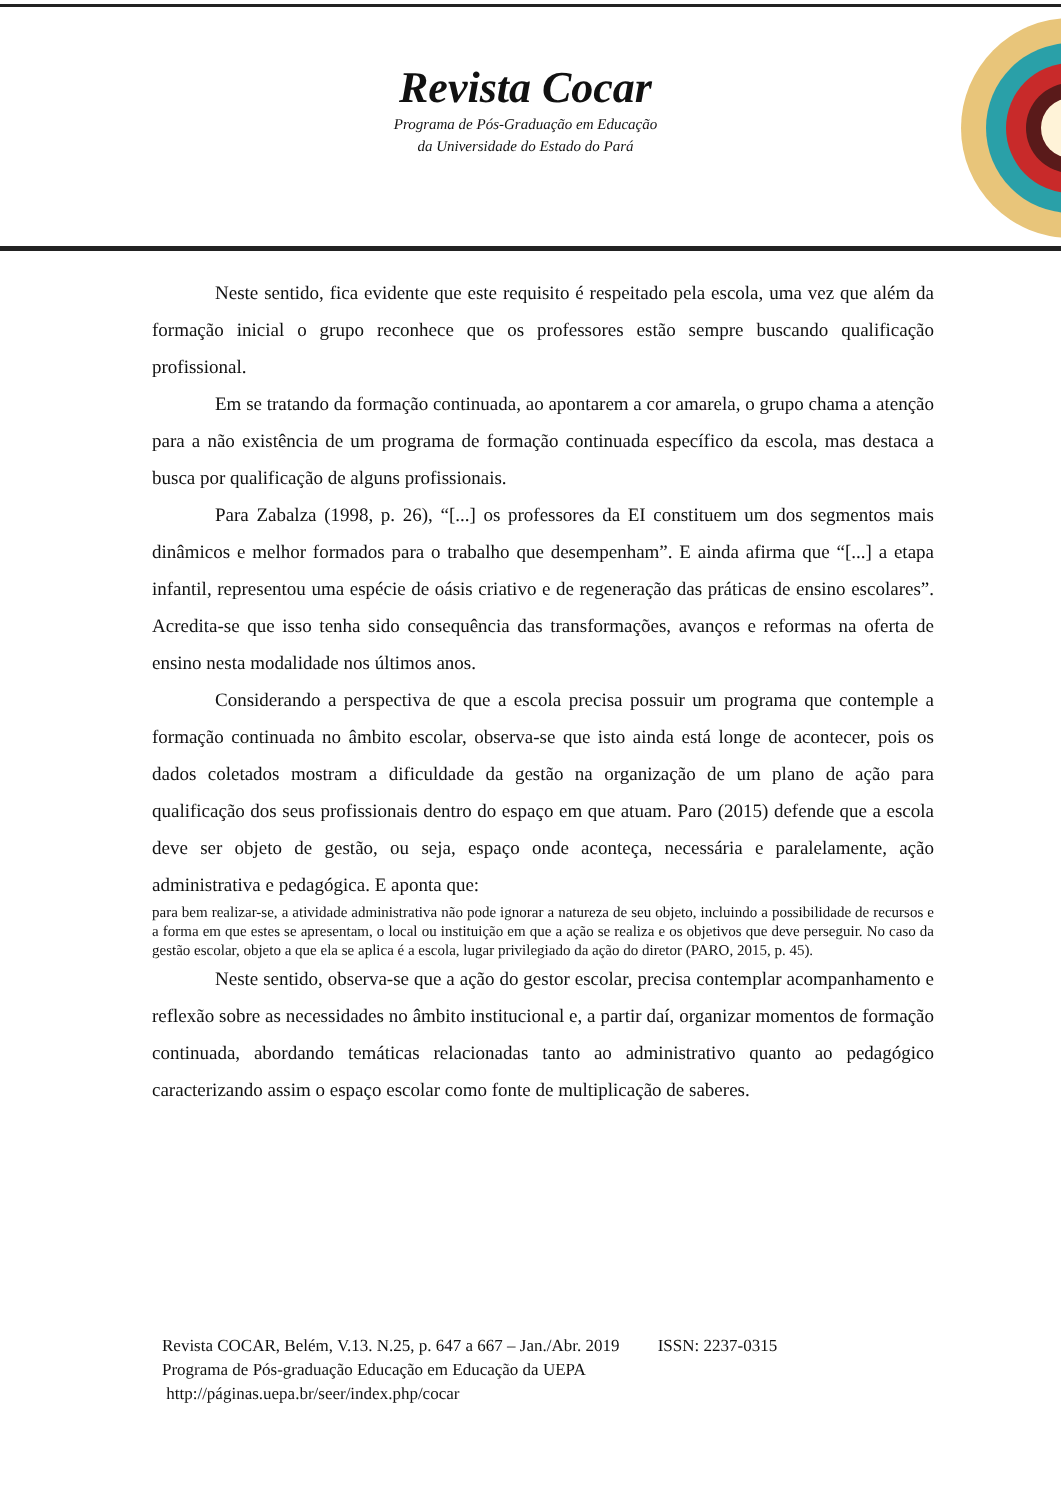Revista Cocar
Programa de Pós-Graduação em Educação
da Universidade do Estado do Pará
Neste sentido, fica evidente que este requisito é respeitado pela escola, uma vez que além da formação inicial o grupo reconhece que os professores estão sempre buscando qualificação profissional.
Em se tratando da formação continuada, ao apontarem a cor amarela, o grupo chama a atenção para a não existência de um programa de formação continuada específico da escola, mas destaca a busca por qualificação de alguns profissionais.
Para Zabalza (1998, p. 26), “[...] os professores da EI constituem um dos segmentos mais dinâmicos e melhor formados para o trabalho que desempenham”. E ainda afirma que “[...] a etapa infantil, representou uma espécie de oásis criativo e de regeneração das práticas de ensino escolares”. Acredita-se que isso tenha sido consequência das transformações, avanços e reformas na oferta de ensino nesta modalidade nos últimos anos.
Considerando a perspectiva de que a escola precisa possuir um programa que contemple a formação continuada no âmbito escolar, observa-se que isto ainda está longe de acontecer, pois os dados coletados mostram a dificuldade da gestão na organização de um plano de ação para qualificação dos seus profissionais dentro do espaço em que atuam. Paro (2015) defende que a escola deve ser objeto de gestão, ou seja, espaço onde aconteça, necessária e paralelamente, ação administrativa e pedagógica. E aponta que:
para bem realizar-se, a atividade administrativa não pode ignorar a natureza de seu objeto, incluindo a possibilidade de recursos e a forma em que estes se apresentam, o local ou instituição em que a ação se realiza e os objetivos que deve perseguir. No caso da gestão escolar, objeto a que ela se aplica é a escola, lugar privilegiado da ação do diretor (PARO, 2015, p. 45).
Neste sentido, observa-se que a ação do gestor escolar, precisa contemplar acompanhamento e reflexão sobre as necessidades no âmbito institucional e, a partir daí, organizar momentos de formação continuada, abordando temáticas relacionadas tanto ao administrativo quanto ao pedagógico caracterizando assim o espaço escolar como fonte de multiplicação de saberes.
Revista COCAR, Belém, V.13. N.25, p. 647 a 667 – Jan./Abr. 2019 ISSN: 2237-0315
Programa de Pós-graduação Educação em Educação da UEPA
http://páginas.uepa.br/seer/index.php/cocar